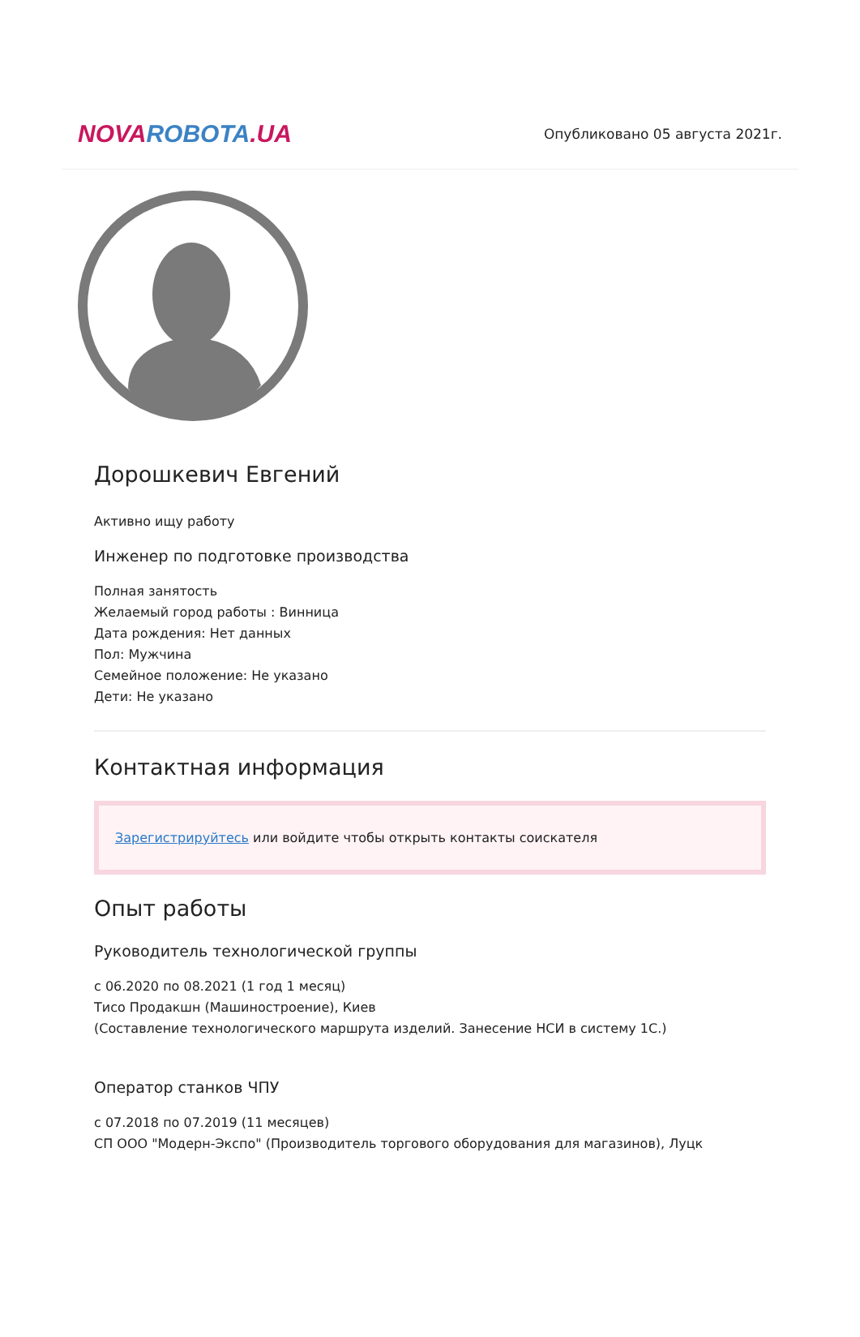NOVA ROBOTA.UA
Опубликовано 05 августа 2021г.
Дорошкевич Евгений
Активно ищу работу
Инженер по подготовке производства
Полная занятость
Желаемый город работы : Винница
Дата рождения: Нет данных
Пол: Мужчина
Семейное положение: Не указано
Дети: Не указано
Контактная информация
Зарегистрируйтесь или войдите чтобы открыть контакты соискателя
Опыт работы
Руководитель технологической группы
с 06.2020 по 08.2021 (1 год 1 месяц)
Тисо Продакшн (Машиностроение), Киев
(Составление технологического маршрута изделий. Занесение НСИ в систему 1С.)
Оператор станков ЧПУ
с 07.2018 по 07.2019 (11 месяцев)
СП ООО "Модерн-Экспо" (Производитель торгового оборудования для магазинов), Луцк